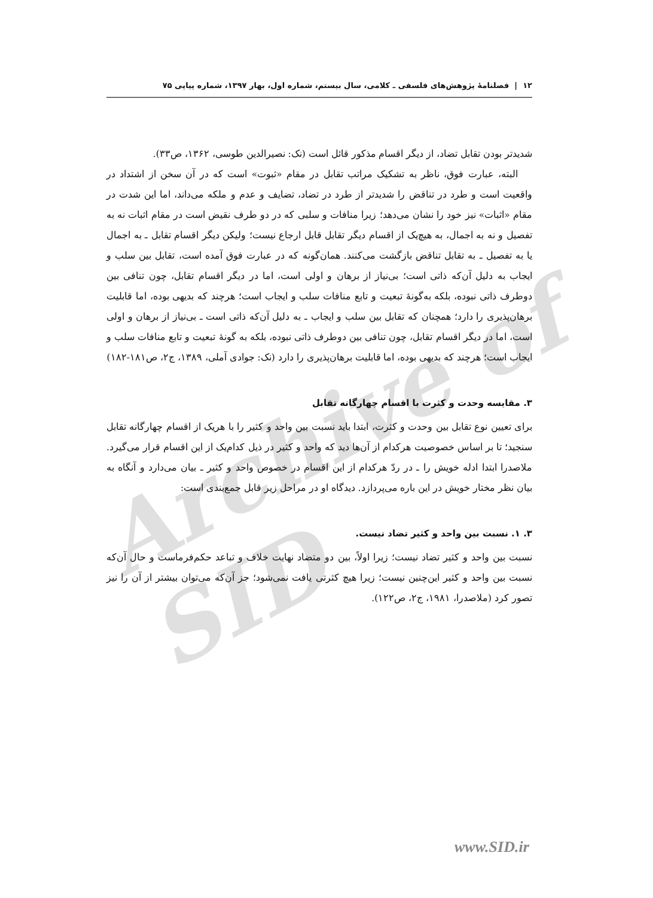۱۲ | فصلنامهٔ پژوهش‌های فلسفی ـ کلامی، سال بیستم، شماره اول، بهار ۱۳۹۷، شماره پیاپی ۷۵
Archive of SID
شدیدتر بودن تقابل تضاد، از دیگر اقسام مذکور قائل است (نک: نصیرالدین طوسی، ۱۳۶۲، ص۳۳).
البته، عبارت فوق، ناظر به تشکیک مراتب تقابل در مقام «ثبوت» است که در آن سخن از اشتداد در واقعیت است و طرد در تناقض را شدیدتر از طرد در تضاد، تضایف و عدم و ملکه می‌داند، اما این شدت در مقام «اثبات» نیز خود را نشان می‌دهد؛ زیرا منافات و سلبی که در دو طرف نقیض است در مقام اثبات نه به تفصیل و نه به اجمال، به هیچ‌یک از اقسام دیگر تقابل قابل ارجاع نیست؛ ولیکن دیگر اقسام تقابل ـ به اجمال یا به تفصیل ـ به تقابل تناقض بازگشت می‌کنند. همان‌گونه که در عبارت فوق آمده است، تقابل بین سلب و ایجاب به دلیل آن‌که ذاتی است؛ بی‌نیاز از برهان و اولی است، اما در دیگر اقسام تقابل، چون تنافی بین دوطرف ذاتی نبوده، بلکه به‌گونهٔ تبعیت و تابع منافات سلب و ایجاب است؛ هرچند که بدیهی بوده، اما قابلیت برهان‌پذیری را دارد؛ همچنان که تقابل بین سلب و ایجاب ـ به دلیل آن‌که ذاتی است ـ بی‌نیاز از برهان و اولی است، اما در دیگر اقسام تقابل، چون تنافی بین دوطرف ذاتی نبوده، بلکه به گونهٔ تبعیت و تابع منافات سلب و ایجاب است؛ هرچند که بدیهی بوده، اما قابلیت برهان‌پذیری را دارد (نک: جوادی آملی، ۱۳۸۹، ج۲، ص۱۸۱-۱۸۲)
۳. مقایسه وحدت و کثرت با اقسام چهارگانه تقابل
برای تعیین نوع تقابل بین وحدت و کثرت، ابتدا باید نسبت بین واحد و کثیر را با هریک از اقسام چهارگانه تقابل سنجید؛ تا بر اساس خصوصیت هرکدام از آن‌ها دید که واحد و کثیر در ذیل کدام‌یک از این اقسام قرار می‌گیرد. ملاصدرا ابتدا ادله خویش را ـ در ردّ هرکدام از این اقسام در خصوص واحد و کثیر ـ بیان می‌دارد و آنگاه به بیان نظر مختار خویش در این باره می‌پردازد. دیدگاه او در مراحل زیر قابل جمع‌بندی است:
۳. ۱. نسبت بین واحد و کثیر تضاد نیست.
نسبت بین واحد و کثیر تضاد نیست؛ زیرا اولاً، بین دو متضاد نهایت خلاف و تباعد حکم‌فرماست و حال آن‌که نسبت بین واحد و کثیر این‌چنین نیست؛ زیرا هیچ کثرتی یافت نمی‌شود؛ جز آن‌که می‌توان بیشتر از آن را نیز تصور کرد (ملاصدرا، ۱۹۸۱، ج۲، ص۱۲۲).
www.SID.ir